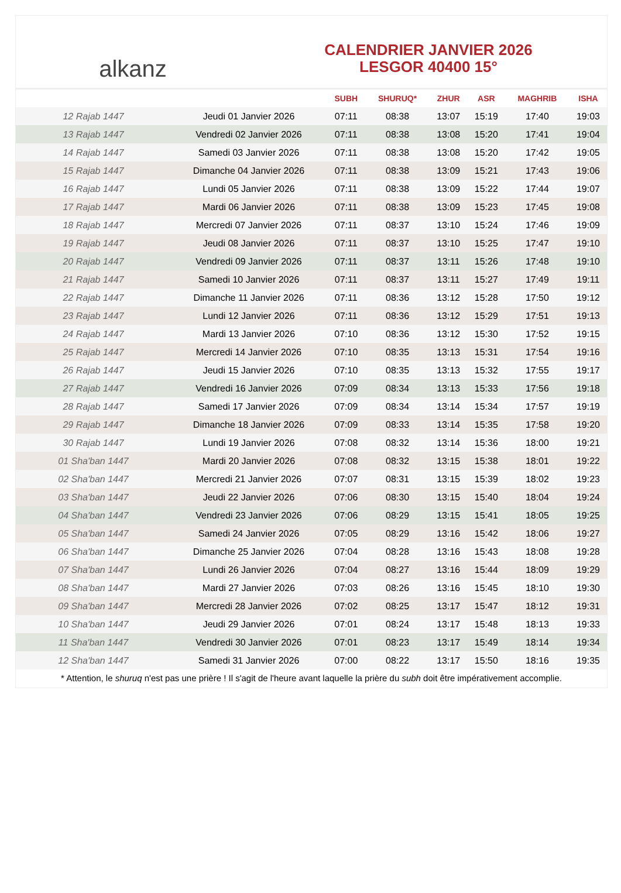alkanz
CALENDRIER JANVIER 2026
LESGOR 40400 15°
| | | SUBH | SHURUQ* | ZHUR | ASR | MAGHRIB | ISHA |
| --- | --- | --- | --- | --- | --- | --- | --- |
| 12 Rajab 1447 | Jeudi 01 Janvier 2026 | 07:11 | 08:38 | 13:07 | 15:19 | 17:40 | 19:03 |
| 13 Rajab 1447 | Vendredi 02 Janvier 2026 | 07:11 | 08:38 | 13:08 | 15:20 | 17:41 | 19:04 |
| 14 Rajab 1447 | Samedi 03 Janvier 2026 | 07:11 | 08:38 | 13:08 | 15:20 | 17:42 | 19:05 |
| 15 Rajab 1447 | Dimanche 04 Janvier 2026 | 07:11 | 08:38 | 13:09 | 15:21 | 17:43 | 19:06 |
| 16 Rajab 1447 | Lundi 05 Janvier 2026 | 07:11 | 08:38 | 13:09 | 15:22 | 17:44 | 19:07 |
| 17 Rajab 1447 | Mardi 06 Janvier 2026 | 07:11 | 08:38 | 13:09 | 15:23 | 17:45 | 19:08 |
| 18 Rajab 1447 | Mercredi 07 Janvier 2026 | 07:11 | 08:37 | 13:10 | 15:24 | 17:46 | 19:09 |
| 19 Rajab 1447 | Jeudi 08 Janvier 2026 | 07:11 | 08:37 | 13:10 | 15:25 | 17:47 | 19:10 |
| 20 Rajab 1447 | Vendredi 09 Janvier 2026 | 07:11 | 08:37 | 13:11 | 15:26 | 17:48 | 19:10 |
| 21 Rajab 1447 | Samedi 10 Janvier 2026 | 07:11 | 08:37 | 13:11 | 15:27 | 17:49 | 19:11 |
| 22 Rajab 1447 | Dimanche 11 Janvier 2026 | 07:11 | 08:36 | 13:12 | 15:28 | 17:50 | 19:12 |
| 23 Rajab 1447 | Lundi 12 Janvier 2026 | 07:11 | 08:36 | 13:12 | 15:29 | 17:51 | 19:13 |
| 24 Rajab 1447 | Mardi 13 Janvier 2026 | 07:10 | 08:36 | 13:12 | 15:30 | 17:52 | 19:15 |
| 25 Rajab 1447 | Mercredi 14 Janvier 2026 | 07:10 | 08:35 | 13:13 | 15:31 | 17:54 | 19:16 |
| 26 Rajab 1447 | Jeudi 15 Janvier 2026 | 07:10 | 08:35 | 13:13 | 15:32 | 17:55 | 19:17 |
| 27 Rajab 1447 | Vendredi 16 Janvier 2026 | 07:09 | 08:34 | 13:13 | 15:33 | 17:56 | 19:18 |
| 28 Rajab 1447 | Samedi 17 Janvier 2026 | 07:09 | 08:34 | 13:14 | 15:34 | 17:57 | 19:19 |
| 29 Rajab 1447 | Dimanche 18 Janvier 2026 | 07:09 | 08:33 | 13:14 | 15:35 | 17:58 | 19:20 |
| 30 Rajab 1447 | Lundi 19 Janvier 2026 | 07:08 | 08:32 | 13:14 | 15:36 | 18:00 | 19:21 |
| 01 Sha'ban 1447 | Mardi 20 Janvier 2026 | 07:08 | 08:32 | 13:15 | 15:38 | 18:01 | 19:22 |
| 02 Sha'ban 1447 | Mercredi 21 Janvier 2026 | 07:07 | 08:31 | 13:15 | 15:39 | 18:02 | 19:23 |
| 03 Sha'ban 1447 | Jeudi 22 Janvier 2026 | 07:06 | 08:30 | 13:15 | 15:40 | 18:04 | 19:24 |
| 04 Sha'ban 1447 | Vendredi 23 Janvier 2026 | 07:06 | 08:29 | 13:15 | 15:41 | 18:05 | 19:25 |
| 05 Sha'ban 1447 | Samedi 24 Janvier 2026 | 07:05 | 08:29 | 13:16 | 15:42 | 18:06 | 19:27 |
| 06 Sha'ban 1447 | Dimanche 25 Janvier 2026 | 07:04 | 08:28 | 13:16 | 15:43 | 18:08 | 19:28 |
| 07 Sha'ban 1447 | Lundi 26 Janvier 2026 | 07:04 | 08:27 | 13:16 | 15:44 | 18:09 | 19:29 |
| 08 Sha'ban 1447 | Mardi 27 Janvier 2026 | 07:03 | 08:26 | 13:16 | 15:45 | 18:10 | 19:30 |
| 09 Sha'ban 1447 | Mercredi 28 Janvier 2026 | 07:02 | 08:25 | 13:17 | 15:47 | 18:12 | 19:31 |
| 10 Sha'ban 1447 | Jeudi 29 Janvier 2026 | 07:01 | 08:24 | 13:17 | 15:48 | 18:13 | 19:33 |
| 11 Sha'ban 1447 | Vendredi 30 Janvier 2026 | 07:01 | 08:23 | 13:17 | 15:49 | 18:14 | 19:34 |
| 12 Sha'ban 1447 | Samedi 31 Janvier 2026 | 07:00 | 08:22 | 13:17 | 15:50 | 18:16 | 19:35 |
* Attention, le shuruq n'est pas une prière ! Il s'agit de l'heure avant laquelle la prière du subh doit être impérativement accomplie.